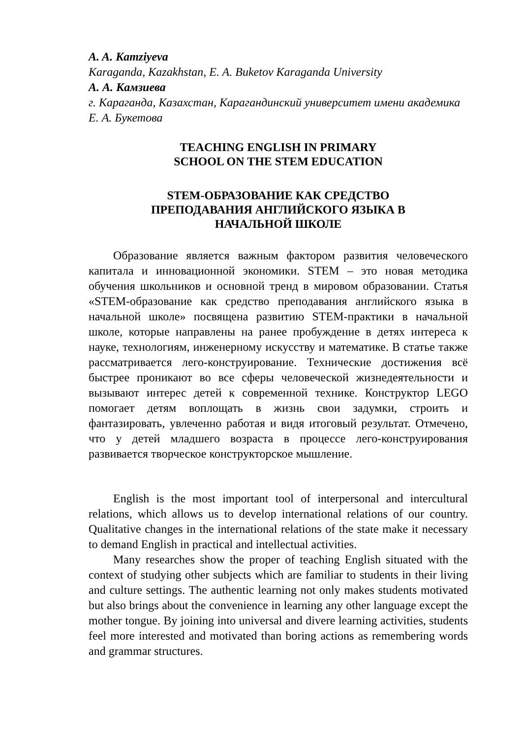A. A. Kamziyeva
Karaganda, Kazakhstan, E. A. Buketov Karaganda University
А. А. Камзиева
г. Караганда, Казахстан, Карагандинский университет имени академика Е. А. Букетова
TEACHING ENGLISH IN PRIMARY
SCHOOL ON THE STEM EDUCATION
STEM-ОБРАЗОВАНИЕ КАК СРЕДСТВО
ПРЕПОДАВАНИЯ АНГЛИЙСКОГО ЯЗЫКА В
НАЧАЛЬНОЙ ШКОЛЕ
Образование является важным фактором развития человеческого капитала и инновационной экономики. STEM – это новая методика обучения школьников и основной тренд в мировом образовании. Статья «STEM-образование как средство преподавания английского языка в начальной школе» посвящена развитию STEM-практики в начальной школе, которые направлены на ранее пробуждение в детях интереса к науке, технологиям, инженерному искусству и математике. В статье также рассматривается лего-конструирование. Технические достижения всё быстрее проникают во все сферы человеческой жизнедеятельности и вызывают интерес детей к современной технике. Конструктор LEGO помогает детям воплощать в жизнь свои задумки, строить и фантазировать, увлеченно работая и видя итоговый результат. Отмечено, что у детей младшего возраста в процессе лего-конструирования развивается творческое конструкторское мышление.
English is the most important tool of interpersonal and intercultural relations, which allows us to develop international relations of our country. Qualitative changes in the international relations of the state make it necessary to demand English in practical and intellectual activities.
Many researches show the proper of teaching English situated with the context of studying other subjects which are familiar to students in their living and culture settings. The authentic learning not only makes students motivated but also brings about the convenience in learning any other language except the mother tongue. By joining into universal and divere learning activities, students feel more interested and motivated than boring actions as remembering words and grammar structures.